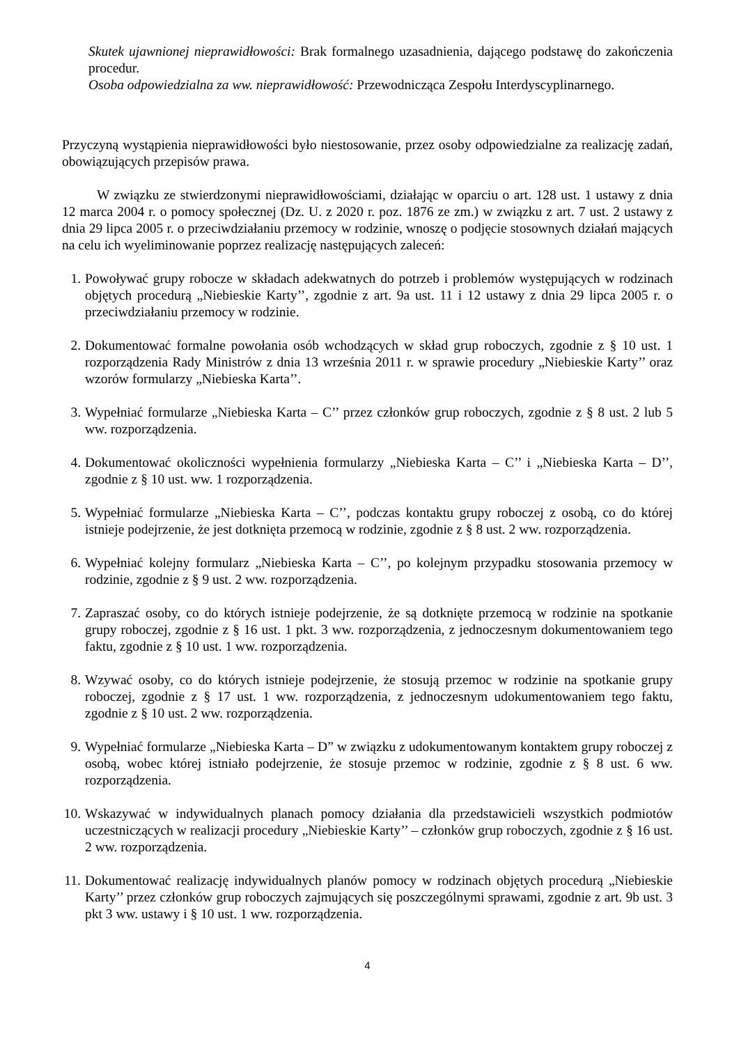Skutek ujawnionej nieprawidłowości: Brak formalnego uzasadnienia, dającego podstawę do zakończenia procedur.
Osoba odpowiedzialna za ww. nieprawidłowość: Przewodnicząca Zespołu Interdyscyplinarnego.
Przyczyną wystąpienia nieprawidłowości było niestosowanie, przez osoby odpowiedzialne za realizację zadań, obowiązujących przepisów prawa.
W związku ze stwierdzonymi nieprawidłowościami, działając w oparciu o art. 128 ust. 1 ustawy z dnia 12 marca 2004 r. o pomocy społecznej (Dz. U. z 2020 r. poz. 1876 ze zm.) w związku z art. 7 ust. 2 ustawy z dnia 29 lipca 2005 r. o przeciwdziałaniu przemocy w rodzinie, wnoszę o podjęcie stosownych działań mających na celu ich wyeliminowanie poprzez realizację następujących zaleceń:
1. Powoływać grupy robocze w składach adekwatnych do potrzeb i problemów występujących w rodzinach objętych procedurą „Niebieskie Karty’’, zgodnie z art. 9a ust. 11 i 12 ustawy z dnia 29 lipca 2005 r. o przeciwdziałaniu przemocy w rodzinie.
2. Dokumentować formalne powołania osób wchodzących w skład grup roboczych, zgodnie z § 10 ust. 1 rozporządzenia Rady Ministrów z dnia 13 września 2011 r. w sprawie procedury „Niebieskie Karty’’ oraz wzorów formularzy „Niebieska Karta’’.
3. Wypełniać formularze „Niebieska Karta – C’’ przez członków grup roboczych, zgodnie z § 8 ust. 2 lub 5 ww. rozporządzenia.
4. Dokumentować okoliczności wypełnienia formularzy „Niebieska Karta – C’’ i „Niebieska Karta – D’’, zgodnie z § 10 ust. ww. 1 rozporządzenia.
5. Wypełniać formularze „Niebieska Karta – C’’, podczas kontaktu grupy roboczej z osobą, co do której istnieje podejrzenie, że jest dotknięta przemocą w rodzinie, zgodnie z § 8 ust. 2 ww. rozporządzenia.
6. Wypełniać kolejny formularz „Niebieska Karta – C’’, po kolejnym przypadku stosowania przemocy w rodzinie, zgodnie z § 9 ust. 2 ww. rozporządzenia.
7. Zapraszać osoby, co do których istnieje podejrzenie, że są dotknięte przemocą w rodzinie na spotkanie grupy roboczej, zgodnie z § 16 ust. 1 pkt. 3 ww. rozporządzenia, z jednoczesnym dokumentowaniem tego faktu, zgodnie z § 10 ust. 1 ww. rozporządzenia.
8. Wzywać osoby, co do których istnieje podejrzenie, że stosują przemoc w rodzinie na spotkanie grupy roboczej, zgodnie z § 17 ust. 1 ww. rozporządzenia, z jednoczesnym udokumentowaniem tego faktu, zgodnie z § 10 ust. 2 ww. rozporządzenia.
9. Wypełniać formularze „Niebieska Karta – D” w związku z udokumentowanym kontaktem grupy roboczej z osobą, wobec której istniało podejrzenie, że stosuje przemoc w rodzinie, zgodnie z § 8 ust. 6 ww. rozporządzenia.
10.
Wskazywać w indywidualnych planach pomocy działania dla przedstawicieli wszystkich podmiotów uczestniczących w realizacji procedury „Niebieskie Karty’’ – członków grup roboczych, zgodnie z § 16 ust. 2 ww. rozporządzenia.
11.
Dokumentować realizację indywidualnych planów pomocy w rodzinach objętych procedurą „Niebieskie Karty’’ przez członków grup roboczych zajmujących się poszczególnymi sprawami, zgodnie z art. 9b ust. 3 pkt 3 ww. ustawy i § 10 ust. 1 ww. rozporządzenia.
4